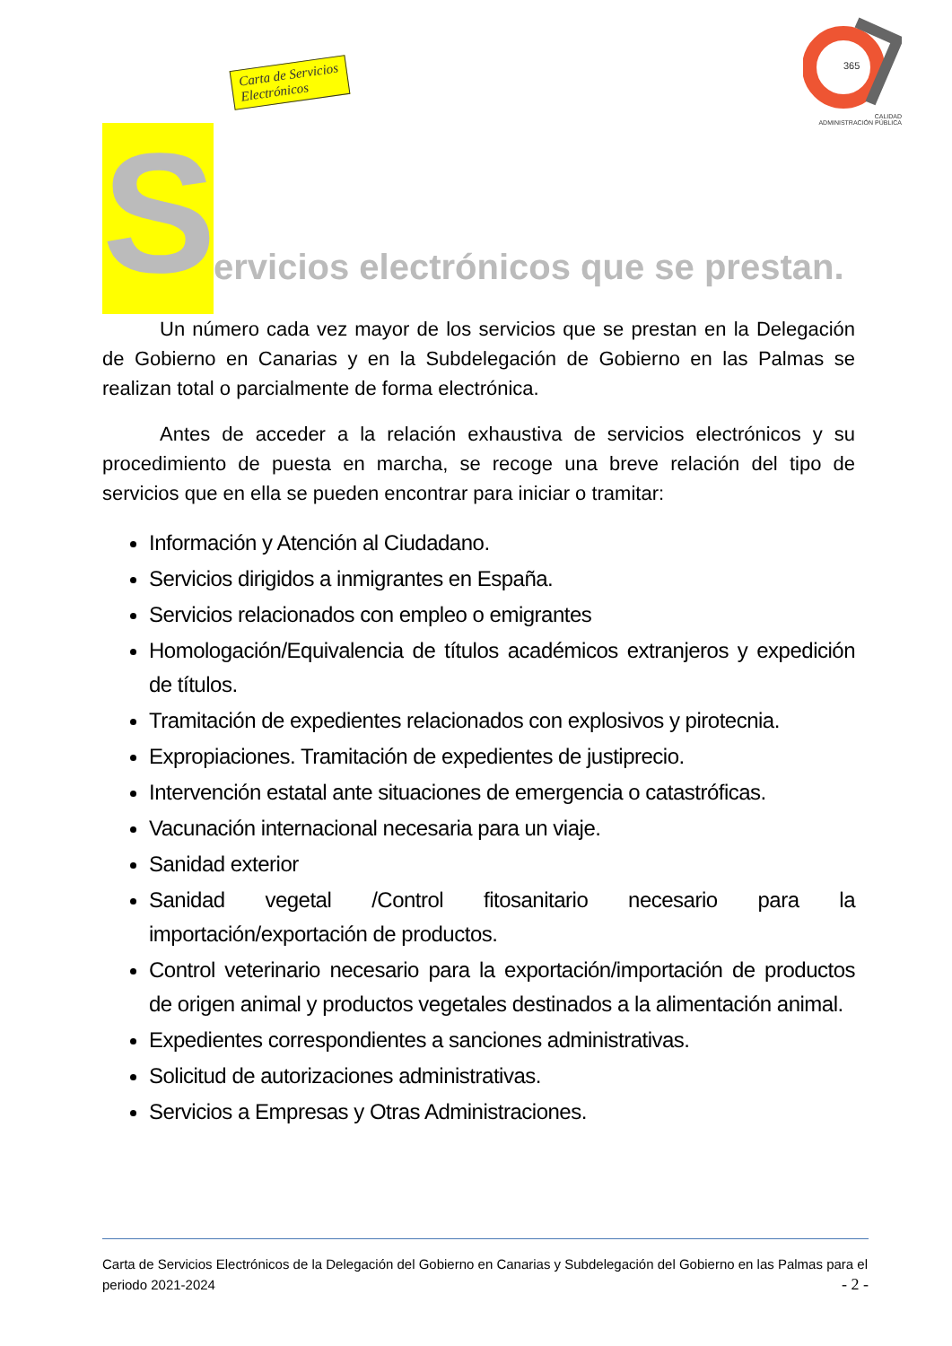Carta de Servicios
Electrónicos
365
CALIDAD
ADMINISTRACIÓN PÚBLICA
S
ervicios electrónicos que se prestan.
Un número cada vez mayor de los servicios que se prestan en la Delegación de Gobierno en Canarias y en la Subdelegación de Gobierno en las Palmas se realizan total o parcialmente de forma electrónica.
Antes de acceder a la relación exhaustiva de servicios electrónicos y su procedimiento de puesta en marcha, se recoge una breve relación del tipo de servicios que en ella se pueden encontrar para iniciar o tramitar:
Información y Atención al Ciudadano.
Servicios dirigidos a inmigrantes en España.
Servicios relacionados con empleo o emigrantes
Homologación/Equivalencia de títulos académicos extranjeros y expedición de títulos.
Tramitación de expedientes relacionados con explosivos y pirotecnia.
Expropiaciones. Tramitación de expedientes de justiprecio.
Intervención estatal ante situaciones de emergencia o catastróficas.
Vacunación internacional necesaria para un viaje.
Sanidad exterior
Sanidad vegetal /Control fitosanitario necesario para la importación/exportación de productos.
Control veterinario necesario para la exportación/importación de productos de origen animal y productos vegetales destinados a la alimentación animal.
Expedientes correspondientes a sanciones administrativas.
Solicitud de autorizaciones administrativas.
Servicios a Empresas y Otras Administraciones.
Carta de Servicios Electrónicos de la Delegación del Gobierno en Canarias y Subdelegación del Gobierno en las Palmas para el periodo 2021-2024 - 2 -